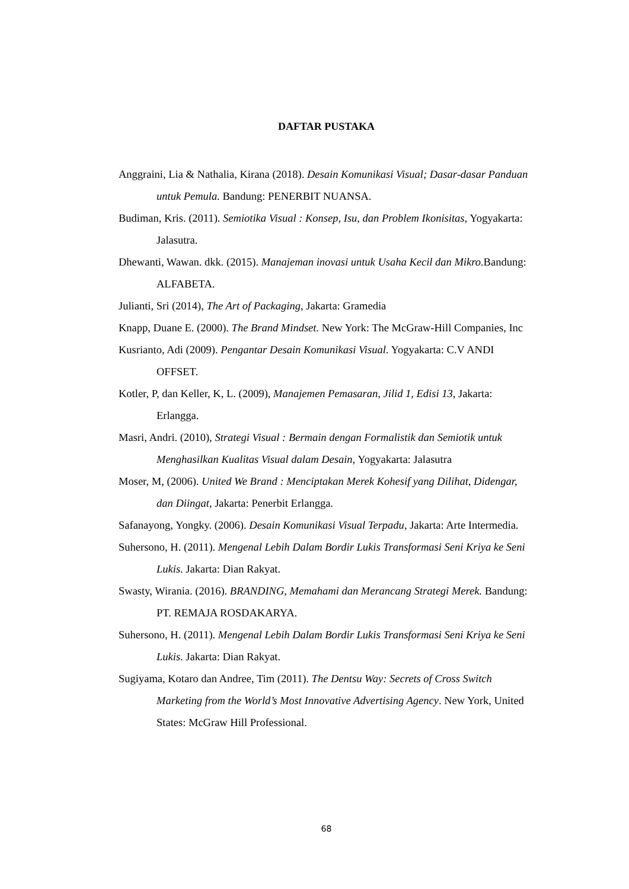DAFTAR PUSTAKA
Anggraini, Lia & Nathalia, Kirana (2018). Desain Komunikasi Visual; Dasar-dasar Panduan untuk Pemula. Bandung: PENERBIT NUANSA.
Budiman, Kris. (2011). Semiotika Visual : Konsep, Isu, dan Problem Ikonisitas, Yogyakarta: Jalasutra.
Dhewanti, Wawan. dkk. (2015). Manajeman inovasi untuk Usaha Kecil dan Mikro. Bandung: ALFABETA.
Julianti, Sri (2014), The Art of Packaging, Jakarta: Gramedia
Knapp, Duane E. (2000). The Brand Mindset. New York: The McGraw-Hill Companies, Inc
Kusrianto, Adi (2009). Pengantar Desain Komunikasi Visual. Yogyakarta: C.V ANDI OFFSET.
Kotler, P, dan Keller, K, L. (2009), Manajemen Pemasaran, Jilid 1, Edisi 13, Jakarta: Erlangga.
Masri, Andri. (2010), Strategi Visual : Bermain dengan Formalistik dan Semiotik untuk Menghasilkan Kualitas Visual dalam Desain, Yogyakarta: Jalasutra
Moser, M, (2006). United We Brand : Menciptakan Merek Kohesif yang Dilihat, Didengar, dan Diingat, Jakarta: Penerbit Erlangga.
Safanayong, Yongky. (2006). Desain Komunikasi Visual Terpadu, Jakarta: Arte Intermedia.
Suhersono, H. (2011). Mengenal Lebih Dalam Bordir Lukis Transformasi Seni Kriya ke Seni Lukis. Jakarta: Dian Rakyat.
Swasty, Wirania. (2016). BRANDING, Memahami dan Merancang Strategi Merek. Bandung: PT. REMAJA ROSDAKARYA.
Suhersono, H. (2011). Mengenal Lebih Dalam Bordir Lukis Transformasi Seni Kriya ke Seni Lukis. Jakarta: Dian Rakyat.
Sugiyama, Kotaro dan Andree, Tim (2011). The Dentsu Way: Secrets of Cross Switch Marketing from the World’s Most Innovative Advertising Agency. New York, United States: McGraw Hill Professional.
68